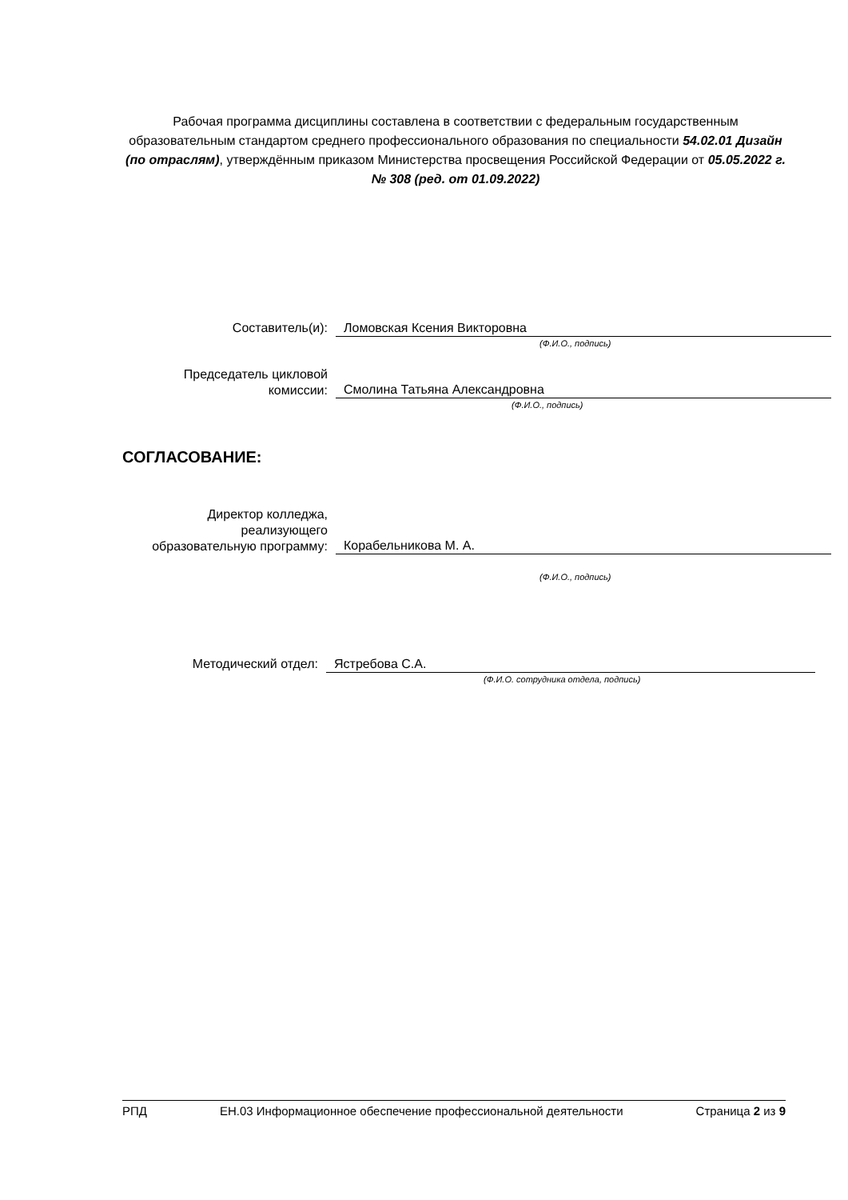Рабочая программа дисциплины составлена в соответствии с федеральным государственным образовательным стандартом среднего профессионального образования по специальности 54.02.01 Дизайн (по отраслям), утверждённым приказом Министерства просвещения Российской Федерации от 05.05.2022 г. № 308 (ред. от 01.09.2022)
Составитель(и): Ломовская Ксения Викторовна
(Ф.И.О., подпись)
Председатель цикловой
комиссии:
Смолина Татьяна Александровна
(Ф.И.О., подпись)
СОГЛАСОВАНИЕ:
Директор колледжа,
реализующего
образовательную программу:
Корабельникова М. А.
(Ф.И.О., подпись)
Методический отдел: Ястребова С.А.
(Ф.И.О. сотрудника отдела, подпись)
РПД ЕН.03 Информационное обеспечение профессиональной деятельности Страница 2 из 9